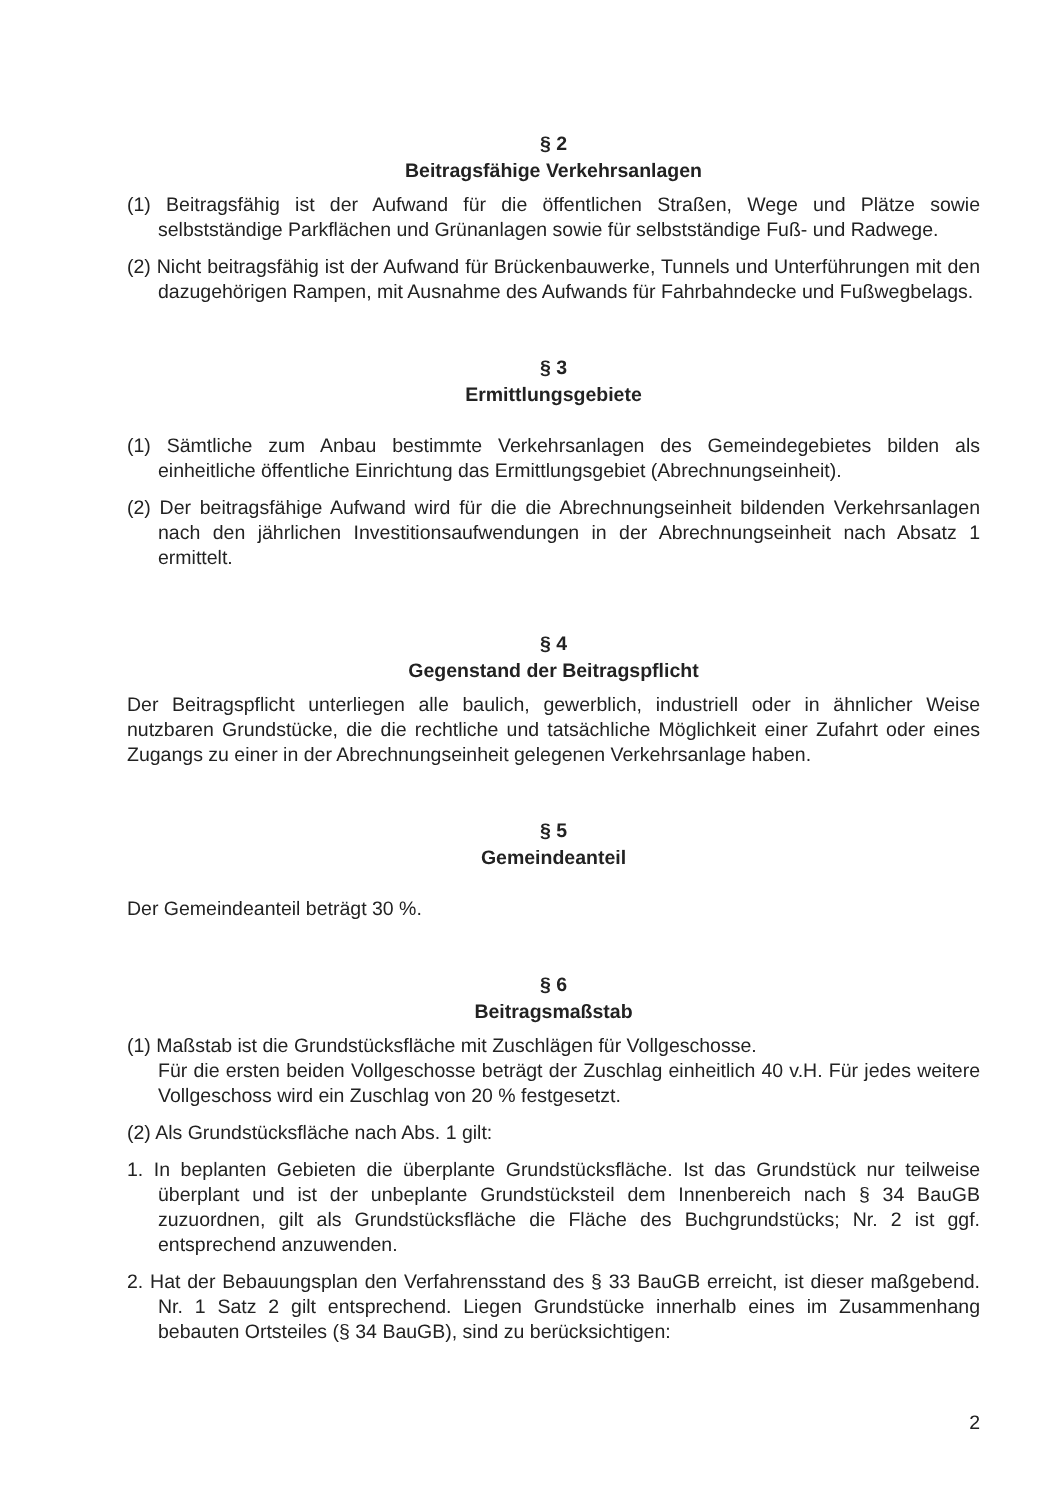§ 2
Beitragsfähige Verkehrsanlagen
(1) Beitragsfähig ist der Aufwand für die öffentlichen Straßen, Wege und Plätze sowie selbstständige Parkflächen und Grünanlagen sowie für selbstständige Fuß- und Radwege.
(2) Nicht beitragsfähig ist der Aufwand für Brückenbauwerke, Tunnels und Unterführungen mit den dazugehörigen Rampen, mit Ausnahme des Aufwands für Fahrbahndecke und Fußwegbelags.
§ 3
Ermittlungsgebiete
(1) Sämtliche zum Anbau bestimmte Verkehrsanlagen des Gemeindegebietes bilden als einheitliche öffentliche Einrichtung das Ermittlungsgebiet (Abrechnungseinheit).
(2) Der beitragsfähige Aufwand wird für die die Abrechnungseinheit bildenden Verkehrsanlagen nach den jährlichen Investitionsaufwendungen in der Abrechnungseinheit nach Absatz 1 ermittelt.
§ 4
Gegenstand der Beitragspflicht
Der Beitragspflicht unterliegen alle baulich, gewerblich, industriell oder in ähnlicher Weise nutzbaren Grundstücke, die die rechtliche und tatsächliche Möglichkeit einer Zufahrt oder eines Zugangs zu einer in der Abrechnungseinheit gelegenen Verkehrsanlage haben.
§ 5
Gemeindeanteil
Der Gemeindeanteil beträgt 30 %.
§ 6
Beitragsmaßstab
(1) Maßstab ist die Grundstücksfläche mit Zuschlägen für Vollgeschosse.
Für die ersten beiden Vollgeschosse beträgt der Zuschlag einheitlich 40 v.H. Für jedes weitere Vollgeschoss wird ein Zuschlag von 20 % festgesetzt.
(2) Als Grundstücksfläche nach Abs. 1 gilt:
1. In beplanten Gebieten die überplante Grundstücksfläche. Ist das Grundstück nur teilweise überplant und ist der unbeplante Grundstücksteil dem Innenbereich nach § 34 BauGB zuzuordnen, gilt als Grundstücksfläche die Fläche des Buchgrundstücks; Nr. 2 ist ggf. entsprechend anzuwenden.
2. Hat der Bebauungsplan den Verfahrensstand des § 33 BauGB erreicht, ist dieser maßgebend. Nr. 1 Satz 2 gilt entsprechend. Liegen Grundstücke innerhalb eines im Zusammenhang bebauten Ortsteiles (§ 34 BauGB), sind zu berücksichtigen:
2